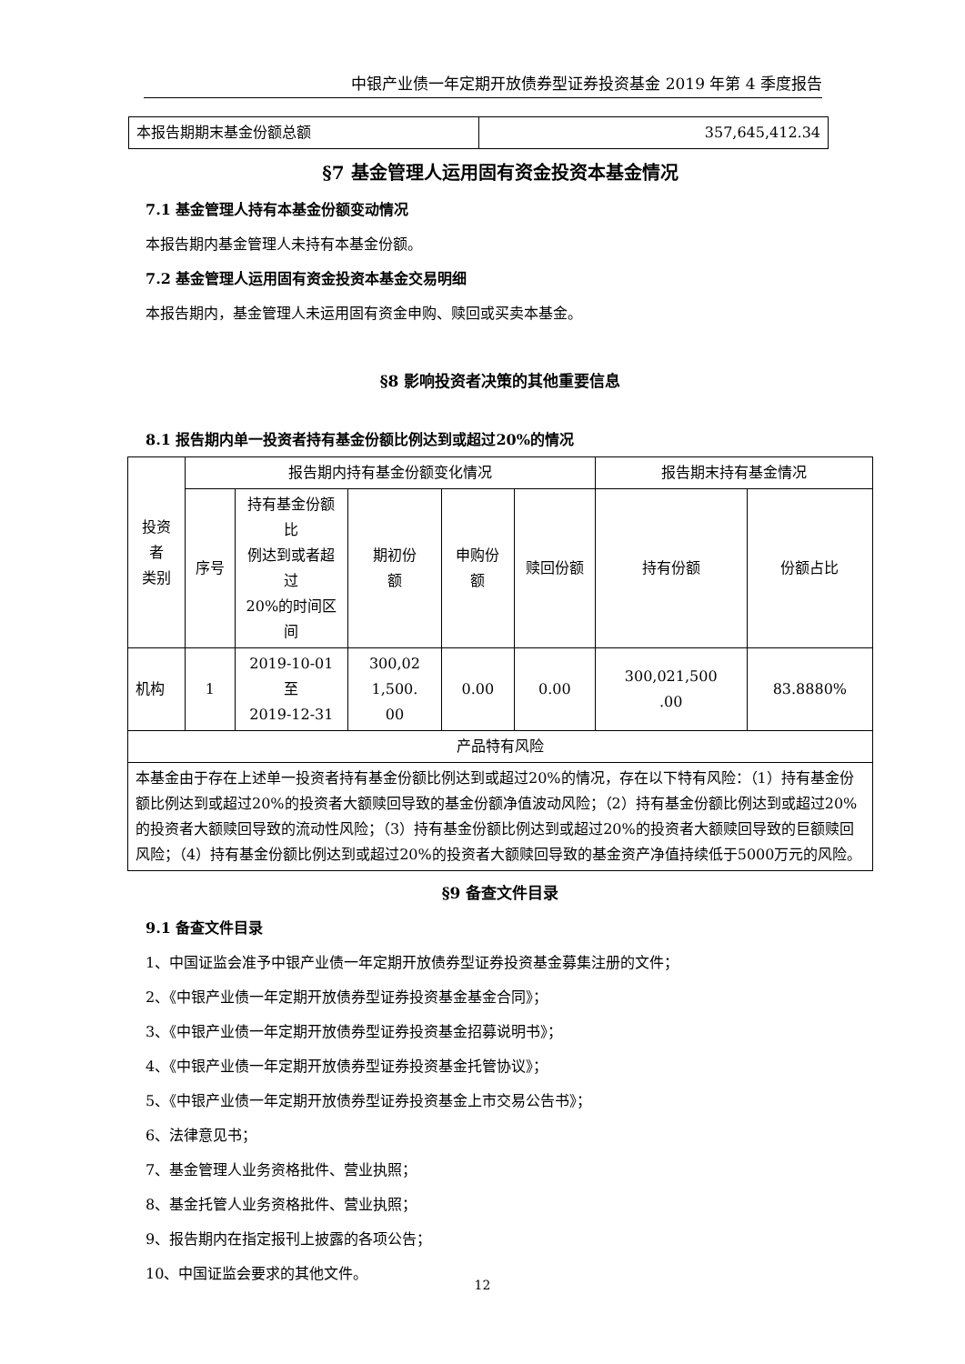中银产业债一年定期开放债券型证券投资基金 2019 年第 4 季度报告
| 本报告期期末基金份额总额 | 357,645,412.34 |
§7 基金管理人运用固有资金投资本基金情况
7.1 基金管理人持有本基金份额变动情况
本报告期内基金管理人未持有本基金份额。
7.2 基金管理人运用固有资金投资本基金交易明细
本报告期内，基金管理人未运用固有资金申购、赎回或买卖本基金。
§8 影响投资者决策的其他重要信息
8.1 报告期内单一投资者持有基金份额比例达到或超过20%的情况
| 投资者 类别 | 报告期内持有基金份额变化情况 | | | | | 报告期末持有基金情况 | |
| | 序号 | 持有基金份额比 例达到或者超过 20%的时间区间 | 期初份 额 | 申购份 额 | 赎回份额 | 持有份额 | 份额占比 |
| 机构 | 1 | 2019-10-01 至 2019-12-31 | 300,02 1,500. 00 | 0.00 | 0.00 | 300,021,500 .00 | 83.8880% |
| 产品特有风险 | | | | | | | |
| 本基金由于存在上述单一投资者持有基金份额比例达到或超过20%的情况，存在以下特有风险：（1）持有基金份额比例达到或超过20%的投资者大额赎回导致的基金份额净值波动风险；（2）持有基金份额比例达到或超过20%的投资者大额赎回导致的流动性风险；（3）持有基金份额比例达到或超过20%的投资者大额赎回导致的巨额赎回风险；（4）持有基金份额比例达到或超过20%的投资者大额赎回导致的基金资产净值持续低于5000万元的风险。 | | | | | | | |
§9 备查文件目录
9.1 备查文件目录
1、中国证监会准予中银产业债一年定期开放债券型证券投资基金募集注册的文件；
2、《中银产业债一年定期开放债券型证券投资基金基金合同》；
3、《中银产业债一年定期开放债券型证券投资基金招募说明书》；
4、《中银产业债一年定期开放债券型证券投资基金托管协议》；
5、《中银产业债一年定期开放债券型证券投资基金上市交易公告书》；
6、法律意见书；
7、基金管理人业务资格批件、营业执照；
8、基金托管人业务资格批件、营业执照；
9、报告期内在指定报刊上披露的各项公告；
10、中国证监会要求的其他文件。
12